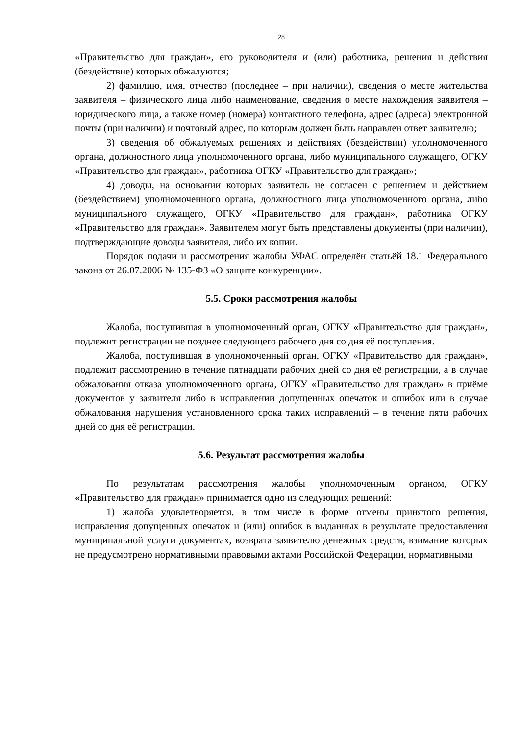28
«Правительство для граждан», его руководителя и (или) работника, решения и действия (бездействие) которых обжалуются;
2) фамилию, имя, отчество (последнее – при наличии), сведения о месте жительства заявителя – физического лица либо наименование, сведения о месте нахождения заявителя – юридического лица, а также номер (номера) контактного телефона, адрес (адреса) электронной почты (при наличии) и почтовый адрес, по которым должен быть направлен ответ заявителю;
3) сведения об обжалуемых решениях и действиях (бездействии) уполномоченного органа, должностного лица уполномоченного органа, либо муниципального служащего, ОГКУ «Правительство для граждан», работника ОГКУ «Правительство для граждан»;
4) доводы, на основании которых заявитель не согласен с решением и действием (бездействием) уполномоченного органа, должностного лица уполномоченного органа, либо муниципального служащего, ОГКУ «Правительство для граждан», работника ОГКУ «Правительство для граждан». Заявителем могут быть представлены документы (при наличии), подтверждающие доводы заявителя, либо их копии.
Порядок подачи и рассмотрения жалобы УФАС определён статьёй 18.1 Федерального закона от 26.07.2006 № 135-ФЗ «О защите конкуренции».
5.5. Сроки рассмотрения жалобы
Жалоба, поступившая в уполномоченный орган, ОГКУ «Правительство для граждан», подлежит регистрации не позднее следующего рабочего дня со дня её поступления.
Жалоба, поступившая в уполномоченный орган, ОГКУ «Правительство для граждан», подлежит рассмотрению в течение пятнадцати рабочих дней со дня её регистрации, а в случае обжалования отказа уполномоченного органа, ОГКУ «Правительство для граждан» в приёме документов у заявителя либо в исправлении допущенных опечаток и ошибок или в случае обжалования нарушения установленного срока таких исправлений – в течение пяти рабочих дней со дня её регистрации.
5.6. Результат рассмотрения жалобы
По результатам рассмотрения жалобы уполномоченным органом, ОГКУ «Правительство для граждан» принимается одно из следующих решений:
1) жалоба удовлетворяется, в том числе в форме отмены принятого решения, исправления допущенных опечаток и (или) ошибок в выданных в результате предоставления муниципальной услуги документах, возврата заявителю денежных средств, взимание которых не предусмотрено нормативными правовыми актами Российской Федерации, нормативными